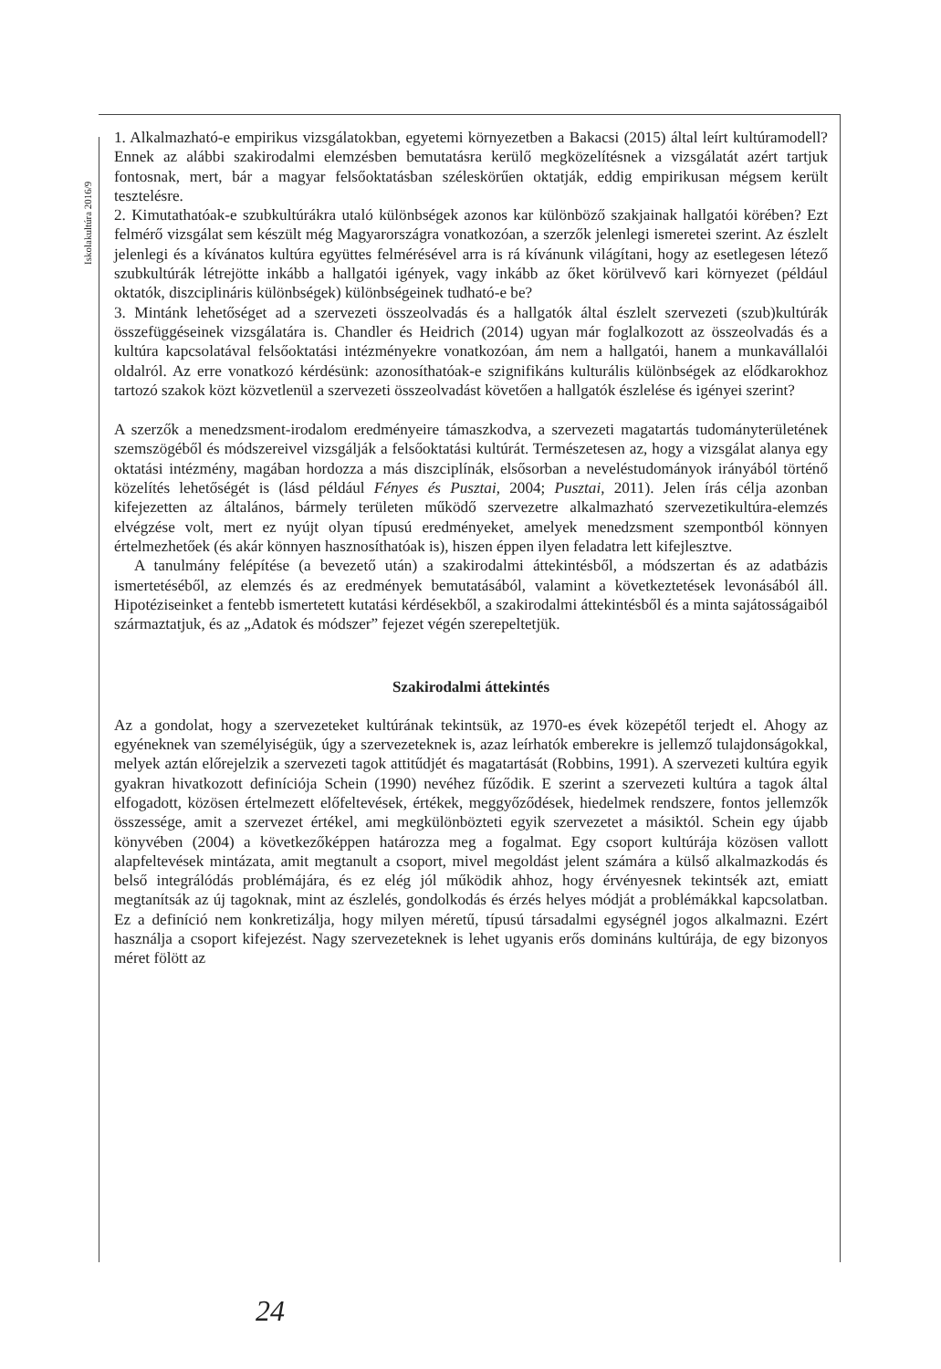Iskolakultúra 2016/9
1. Alkalmazható-e empirikus vizsgálatokban, egyetemi környezetben a Bakacsi (2015) által leírt kultúramodell? Ennek az alábbi szakirodalmi elemzésben bemutatásra kerülő megközelítésnek a vizsgálatát azért tartjuk fontosnak, mert, bár a magyar felsőoktatásban széleskörűen oktatják, eddig empirikusan mégsem került tesztelésre.
2. Kimutathatóak-e szubkultúrákra utaló különbségek azonos kar különböző szakjainak hallgatói körében? Ezt felmérő vizsgálat sem készült még Magyarországra vonatkozóan, a szerzők jelenlegi ismeretei szerint. Az észlelt jelenlegi és a kívánatos kultúra együttes felmérésével arra is rá kívánunk világítani, hogy az esetlegesen létező szubkultúrák létrejötte inkább a hallgatói igények, vagy inkább az őket körülvevő kari környezet (például oktatók, diszciplináris különbségek) különbségeinek tudható-e be?
3. Mintánk lehetőséget ad a szervezeti összeolvadás és a hallgatók által észlelt szervezeti (szub)kultúrák összefüggéseinek vizsgálatára is. Chandler és Heidrich (2014) ugyan már foglalkozott az összeolvadás és a kultúra kapcsolatával felsőoktatási intézményekre vonatkozóan, ám nem a hallgatói, hanem a munkavállalói oldalról. Az erre vonatkozó kérdésünk: azonosíthatóak-e szignifikáns kulturális különbségek az elődkarokhoz tartozó szakok közt közvetlenül a szervezeti összeolvadást követően a hallgatók észlelése és igényei szerint?
A szerzők a menedzsment-irodalom eredményeire támaszkodva, a szervezeti magatartás tudományterületének szemszögéből és módszereivel vizsgálják a felsőoktatási kultúrát. Természetesen az, hogy a vizsgálat alanya egy oktatási intézmény, magában hordozza a más diszciplínák, elsősorban a neveléstudományok irányából történő közelítés lehetőségét is (lásd például Fényes és Pusztai, 2004; Pusztai, 2011). Jelen írás célja azonban kifejezetten az általános, bármely területen működő szervezetre alkalmazható szervezetikultúra-elemzés elvégzése volt, mert ez nyújt olyan típusú eredményeket, amelyek menedzsment szempontból könnyen értelmezhetőek (és akár könnyen hasznosíthatóak is), hiszen éppen ilyen feladatra lett kifejlesztve.
A tanulmány felépítése (a bevezető után) a szakirodalmi áttekintésből, a módszertan és az adatbázis ismertetéséből, az elemzés és az eredmények bemutatásából, valamint a következtetések levonásából áll. Hipotéziseinket a fentebb ismertetett kutatási kérdésekből, a szakirodalmi áttekintésből és a minta sajátosságaiból származtatjuk, és az „Adatok és módszer” fejezet végén szerepeltetjük.
Szakirodalmi áttekintés
Az a gondolat, hogy a szervezeteket kultúrának tekintsük, az 1970-es évek közepétől terjedt el. Ahogy az egyéneknek van személyiségük, úgy a szervezeteknek is, azaz leírhatók emberekre is jellemző tulajdonságokkal, melyek aztán előrejelzik a szervezeti tagok attitűdjét és magatartását (Robbins, 1991). A szervezeti kultúra egyik gyakran hivatkozott definíciója Schein (1990) nevéhez fűződik. E szerint a szervezeti kultúra a tagok által elfogadott, közösen értelmezett előfeltevések, értékek, meggyőződések, hiedelmek rendszere, fontos jellemzők összessége, amit a szervezet értékel, ami megkülönbözteti egyik szervezetet a másiktól. Schein egy újabb könyvében (2004) a következőképpen határozza meg a fogalmat. Egy csoport kultúrája közösen vallott alapfeltevések mintázata, amit megtanult a csoport, mivel megoldást jelent számára a külső alkalmazkodás és belső integrálódás problémájára, és ez elég jól működik ahhoz, hogy érvényesnek tekintsék azt, emiatt megtanítsák az új tagoknak, mint az észlelés, gondolkodás és érzés helyes módját a problémákkal kapcsolatban. Ez a definíció nem konkretizálja, hogy milyen méretű, típusú társadalmi egységnél jogos alkalmazni. Ezért használja a csoport kifejezést. Nagy szervezeteknek is lehet ugyanis erős domináns kultúrája, de egy bizonyos méret fölött az
24